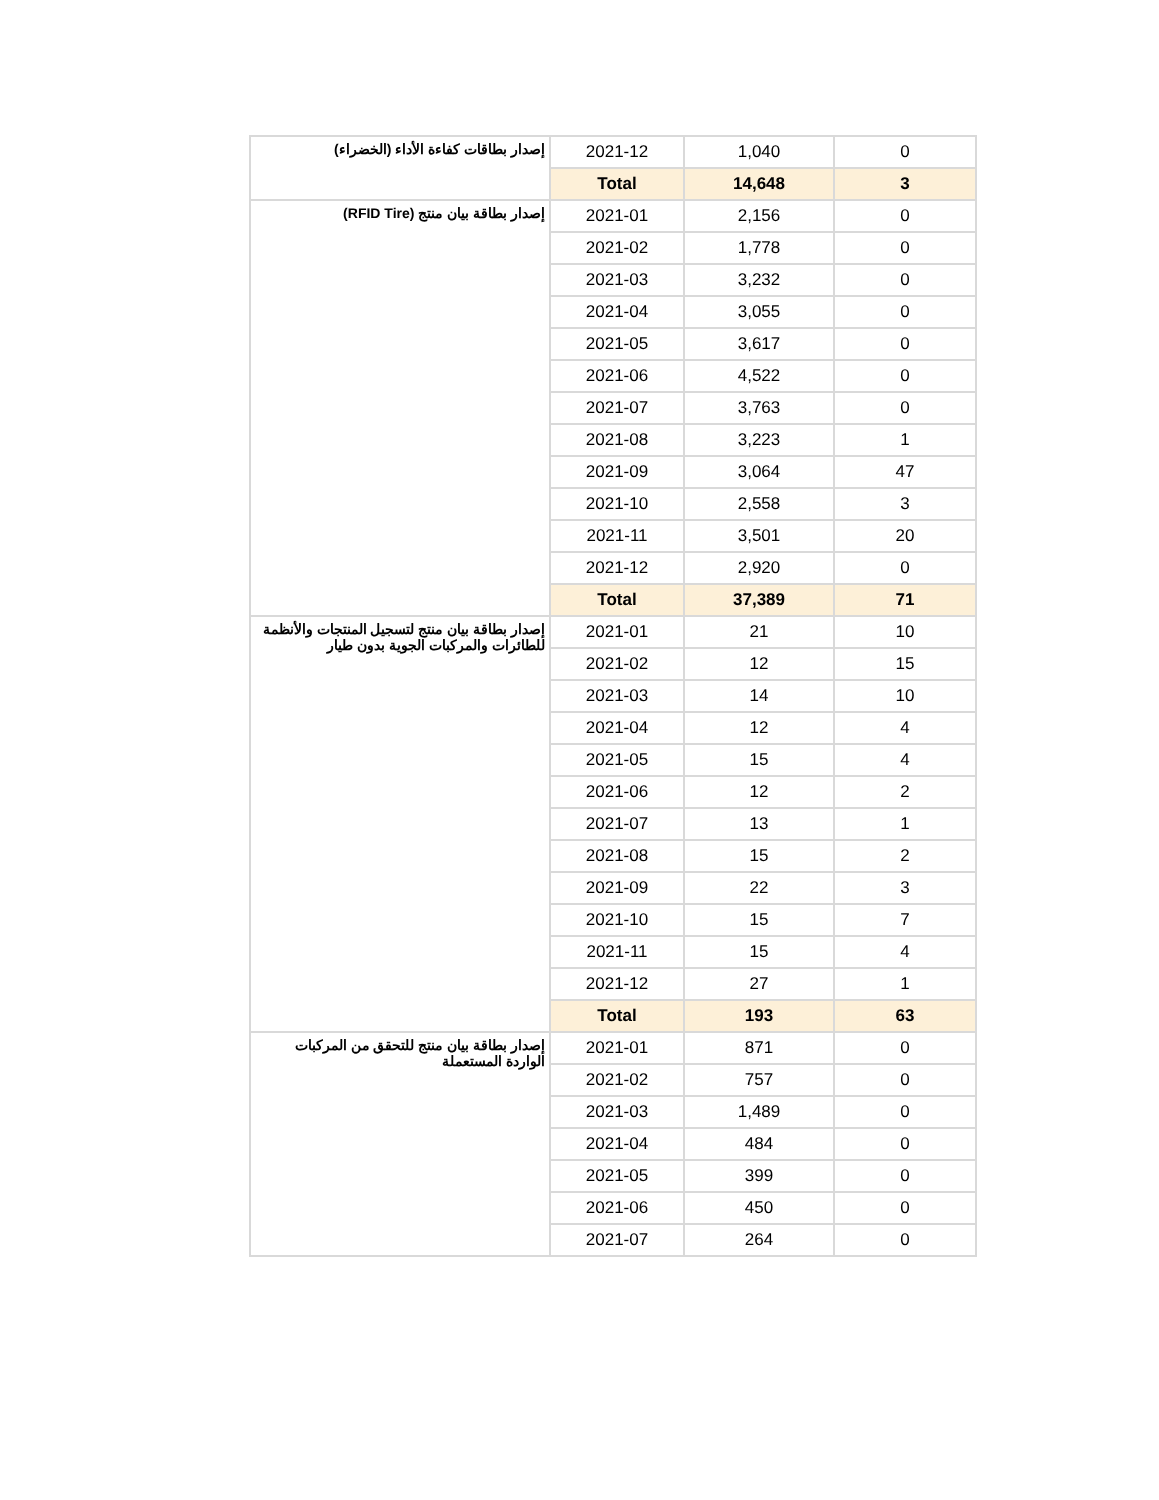| إصدار بطاقات كفاءة الأداء (الخضراء) | 2021-12 | 1,040 | 0 |
| | Total | 14,648 | 3 |
| إصدار بطاقة بيان منتج (RFID Tire) | 2021-01 | 2,156 | 0 |
| | 2021-02 | 1,778 | 0 |
| | 2021-03 | 3,232 | 0 |
| | 2021-04 | 3,055 | 0 |
| | 2021-05 | 3,617 | 0 |
| | 2021-06 | 4,522 | 0 |
| | 2021-07 | 3,763 | 0 |
| | 2021-08 | 3,223 | 1 |
| | 2021-09 | 3,064 | 47 |
| | 2021-10 | 2,558 | 3 |
| | 2021-11 | 3,501 | 20 |
| | 2021-12 | 2,920 | 0 |
| | Total | 37,389 | 71 |
| إصدار بطاقة بيان منتج لتسجيل المنتجات والأنظمة للطائرات والمركبات الجوية بدون طيار | 2021-01 | 21 | 10 |
| | 2021-02 | 12 | 15 |
| | 2021-03 | 14 | 10 |
| | 2021-04 | 12 | 4 |
| | 2021-05 | 15 | 4 |
| | 2021-06 | 12 | 2 |
| | 2021-07 | 13 | 1 |
| | 2021-08 | 15 | 2 |
| | 2021-09 | 22 | 3 |
| | 2021-10 | 15 | 7 |
| | 2021-11 | 15 | 4 |
| | 2021-12 | 27 | 1 |
| | Total | 193 | 63 |
| إصدار بطاقة بيان منتج للتحقق من المركبات الواردة المستعملة | 2021-01 | 871 | 0 |
| | 2021-02 | 757 | 0 |
| | 2021-03 | 1,489 | 0 |
| | 2021-04 | 484 | 0 |
| | 2021-05 | 399 | 0 |
| | 2021-06 | 450 | 0 |
| | 2021-07 | 264 | 0 |